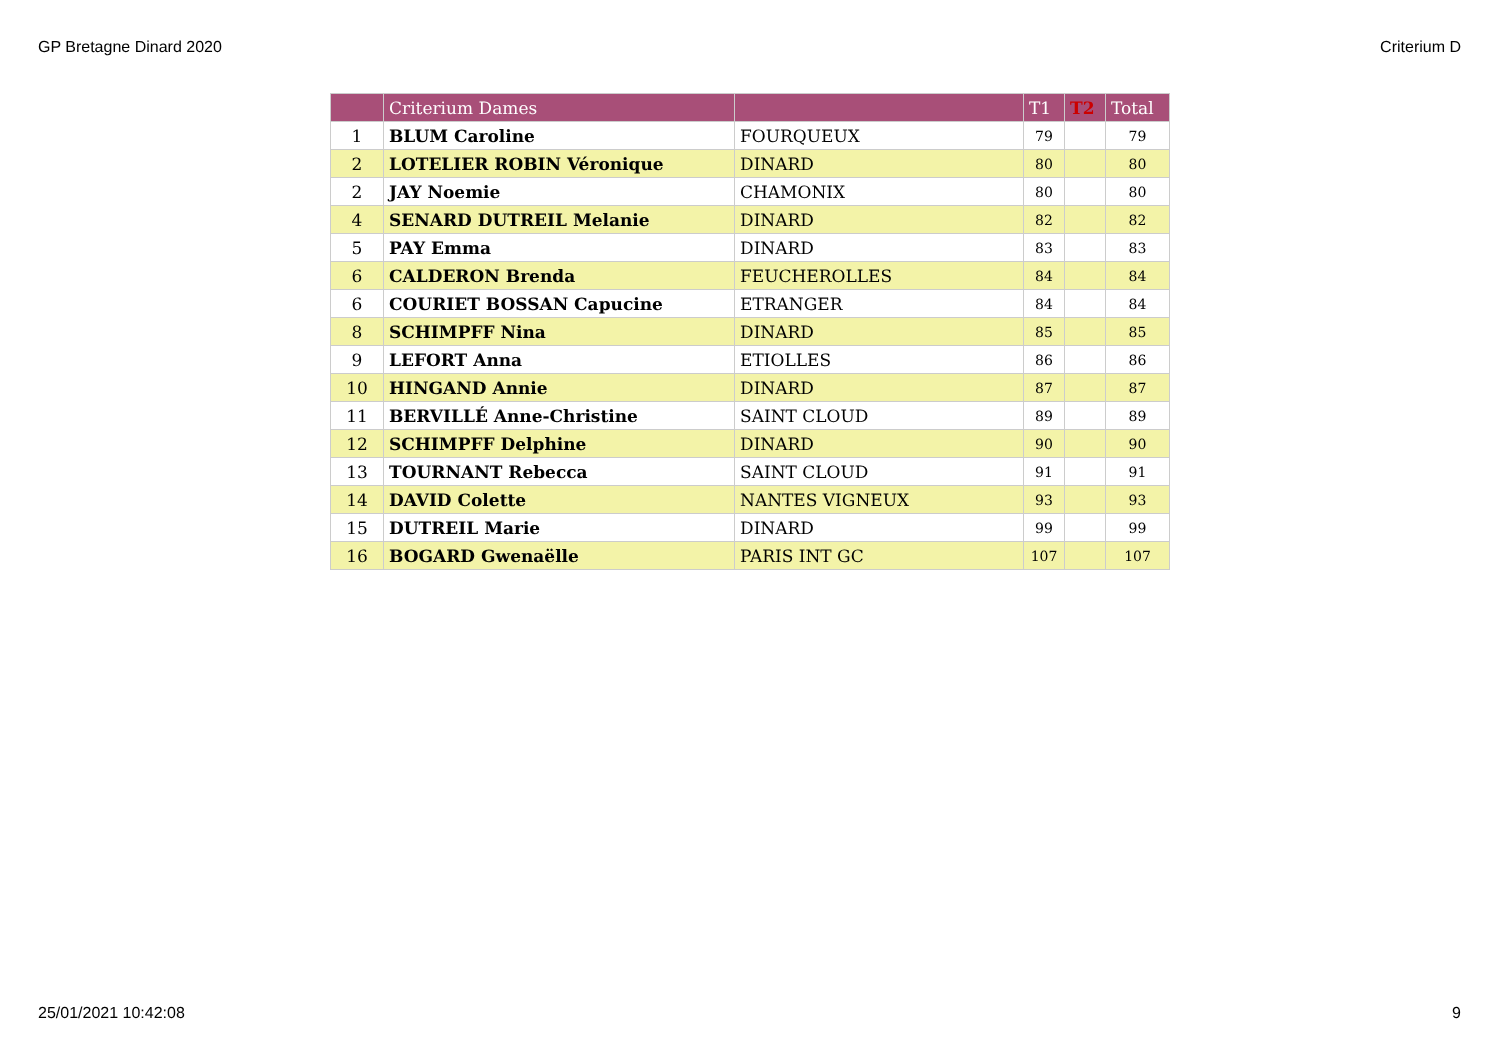GP Bretagne Dinard 2020 Criterium D
| | Criterium Dames | | T1 | T2 | Total |
| --- | --- | --- | --- | --- | --- |
| 1 | BLUM Caroline | FOURQUEUX | 79 | | 79 |
| 2 | LOTELIER ROBIN Véronique | DINARD | 80 | | 80 |
| 2 | JAY Noemie | CHAMONIX | 80 | | 80 |
| 4 | SENARD DUTREIL Melanie | DINARD | 82 | | 82 |
| 5 | PAY Emma | DINARD | 83 | | 83 |
| 6 | CALDERON Brenda | FEUCHEROLLES | 84 | | 84 |
| 6 | COURIET BOSSAN Capucine | ETRANGER | 84 | | 84 |
| 8 | SCHIMPFF Nina | DINARD | 85 | | 85 |
| 9 | LEFORT Anna | ETIOLLES | 86 | | 86 |
| 10 | HINGAND Annie | DINARD | 87 | | 87 |
| 11 | BERVILLÉ Anne-Christine | SAINT CLOUD | 89 | | 89 |
| 12 | SCHIMPFF Delphine | DINARD | 90 | | 90 |
| 13 | TOURNANT Rebecca | SAINT CLOUD | 91 | | 91 |
| 14 | DAVID Colette | NANTES VIGNEUX | 93 | | 93 |
| 15 | DUTREIL Marie | DINARD | 99 | | 99 |
| 16 | BOGARD Gwenaëlle | PARIS INT GC | 107 | | 107 |
25/01/2021 10:42:08 9